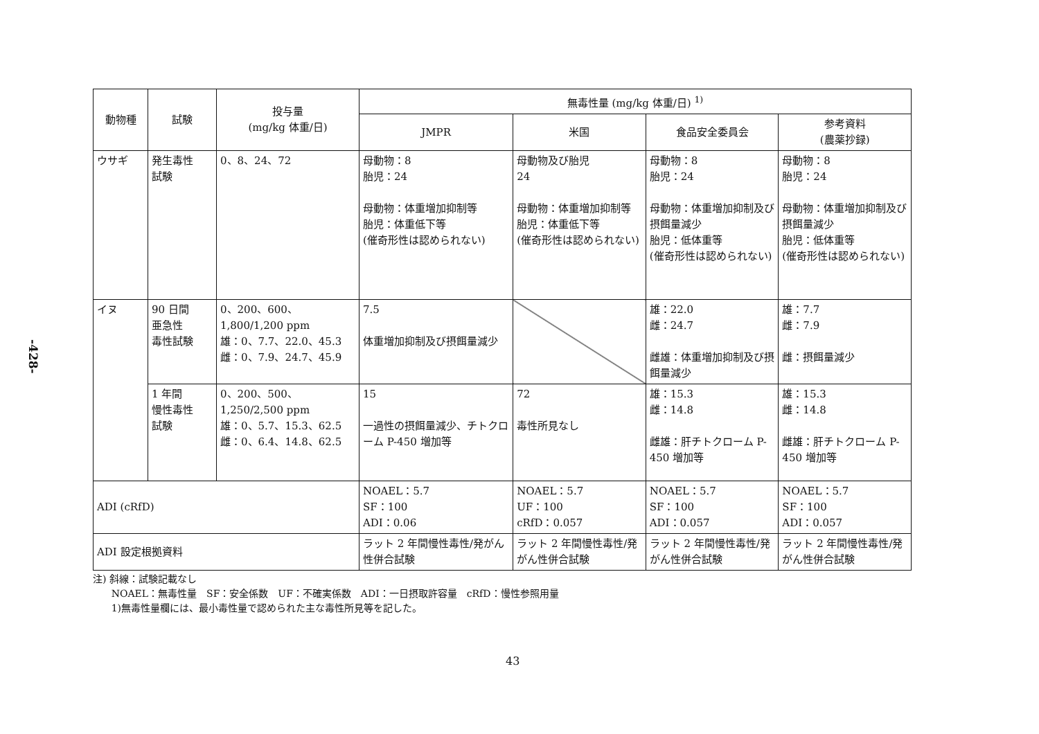-428-
| 動物種 | 試験 | 投与量 (mg/kg 体重/日) | 無毒性量 (mg/kg 体重/日) <sup>1)</sup> | | | |
| --- | --- | --- | --- | --- | --- | --- |
| | | | JMPR | 米国 | 食品安全委員会 | 参考資料 (農薬抄録) |
| ウサギ | 発生毒性 試験 | 0、8、24、72 | 母動物：8 胎児：24 母動物：体重増加抑制等 胎児：体重低下等 (催奇形性は認められない) | 母動物及び胎児 24 母動物：体重増加抑制等 胎児：体重低下等 (催奇形性は認められない) | 母動物：8 胎児：24 母動物：体重増加抑制及び摂餌量減少 胎児：低体重等 (催奇形性は認められない) | 母動物：8 胎児：24 母動物：体重増加抑制及び摂餌量減少 胎児：低体重等 (催奇形性は認められない) |
| イヌ | 90 日間 亜急性 毒性試験 | 0、200、600、 1,800/1,200 ppm 雄：0、7.7、22.0、45.3 雌：0、7.9、24.7、45.9 | 7.5 体重増加抑制及び摂餌量減少 | | 雄：22.0 雌：24.7 雌雄：体重増加抑制及び摂餌量減少 | 雄：7.7 雌：7.9 雌：摂餌量減少 |
| | 1 年間 慢性毒性 試験 | 0、200、500、 1,250/2,500 ppm 雄：0、5.7、15.3、62.5 雌：0、6.4、14.8、62.5 | 15 一過性の摂餌量減少、チトクローム P-450 増加等 | 72 毒性所見なし | 雄：15.3 雌：14.8 雌雄：肝チトクローム P-450 増加等 | 雄：15.3 雌：14.8 雌雄：肝チトクローム P-450 増加等 |
| ADI (cRfD) | | | NOAEL：5.7 SF：100 ADI：0.06 | NOAEL：5.7 UF：100 cRfD：0.057 | NOAEL：5.7 SF：100 ADI：0.057 | NOAEL：5.7 SF：100 ADI：0.057 |
| ADI 設定根拠資料 | | | ラット 2 年間慢性毒性/発がん性併合試験 | ラット 2 年間慢性毒性/発がん性併合試験 | ラット 2 年間慢性毒性/発がん性併合試験 | ラット 2 年間慢性毒性/発がん性併合試験 |
注) 斜線：試験記載なし
NOAEL：無毒性量　SF：安全係数　UF：不確実係数　ADI：一日摂取許容量　cRfD：慢性参照用量
1)無毒性量欄には、最小毒性量で認められた主な毒性所見等を記した。
43